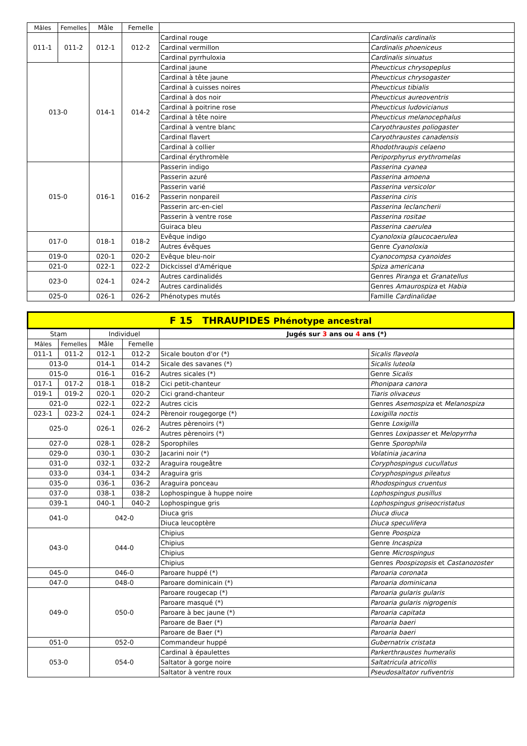| Mâles | Femelles | Mâle | Femelle | | |
| --- | --- | --- | --- | --- | --- |
| 011-1 | 011-2 | 012-1 | 012-2 | Cardinal rouge | Cardinalis cardinalis |
| | | | | Cardinal vermillon | Cardinalis phoeniceus |
| | | | | Cardinal pyrrhuloxia | Cardinalis sinuatus |
| 013-0 | | 014-1 | 014-2 | Cardinal jaune | Pheucticus chrysopeplus |
| | | | | Cardinal à tête jaune | Pheucticus chrysogaster |
| | | | | Cardinal à cuisses noires | Pheucticus tibialis |
| | | | | Cardinal à dos noir | Pheucticus aureoventris |
| | | | | Cardinal à poitrine rose | Pheucticus ludovicianus |
| | | | | Cardinal à tête noire | Pheucticus melanocephalus |
| | | | | Cardinal à ventre blanc | Caryothraustes poliogaster |
| | | | | Cardinal flavert | Caryothraustes canadensis |
| | | | | Cardinal à collier | Rhodothraupis celaeno |
| | | | | Cardinal érythromèle | Periporphyrus erythromelas |
| 015-0 | | 016-1 | 016-2 | Passerin indigo | Passerina cyanea |
| | | | | Passerin azuré | Passerina amoena |
| | | | | Passerin varié | Passerina versicolor |
| | | | | Passerin nonpareil | Passerina ciris |
| | | | | Passerin arc-en-ciel | Passerina leclancherii |
| | | | | Passerin à ventre rose | Passerina rositae |
| | | | | Guiraca bleu | Passerina caerulea |
| 017-0 | | 018-1 | 018-2 | Evêque indigo | Cyanoloxia glaucocaerulea |
| | | | | Autres évêques | Genre Cyanoloxia |
| 019-0 | | 020-1 | 020-2 | Evêque bleu-noir | Cyanocompsa cyanoides |
| 021-0 | | 022-1 | 022-2 | Dickcissel d'Amérique | Spiza americana |
| 023-0 | | 024-1 | 024-2 | Autres cardinalidés | Genres Piranga et Granatellus |
| | | | | Autres cardinalidés | Genres Amaurospiza et Habia |
| 025-0 | | 026-1 | 026-2 | Phénotypes mutés | Famille Cardinalidae |
| F 15 THRAUPIDES Phénotype ancestral | | | | | |
| Stam | | Individuel | | Jugés sur 3 ans ou 4 ans (*) | |
| Mâles | Femelles | Mâle | Femelle | | |
| 011-1 | 011-2 | 012-1 | 012-2 | Sicale bouton d'or (*) | Sicalis flaveola |
| 013-0 | | 014-1 | 014-2 | Sicale des savanes (*) | Sicalis luteola |
| 015-0 | | 016-1 | 016-2 | Autres sicales (*) | Genre Sicalis |
| 017-1 | 017-2 | 018-1 | 018-2 | Cici petit-chanteur | Phonipara canora |
| 019-1 | 019-2 | 020-1 | 020-2 | Cici grand-chanteur | Tiaris olivaceus |
| 021-0 | | 022-1 | 022-2 | Autres cicis | Genres Asemospiza et Melanospiza |
| 023-1 | 023-2 | 024-1 | 024-2 | Pèrenoir rougegorge (*) | Loxigilla noctis |
| 025-0 | | 026-1 | 026-2 | Autres pèrenoirs (*) | Genre Loxigilla |
| | | | | Autres pèrenoirs (*) | Genres Loxipasser et Melopyrrha |
| 027-0 | | 028-1 | 028-2 | Sporophiles | Genre Sporophila |
| 029-0 | | 030-1 | 030-2 | Jacarini noir (*) | Volatinia jacarina |
| 031-0 | | 032-1 | 032-2 | Araguira rougeâtre | Coryphospingus cucullatus |
| 033-0 | | 034-1 | 034-2 | Araguira gris | Coryphospingus pileatus |
| 035-0 | | 036-1 | 036-2 | Araguira ponceau | Rhodospingus cruentus |
| 037-0 | | 038-1 | 038-2 | Lophospingue à huppe noire | Lophospingus pusillus |
| 039-1 | | 040-1 | 040-2 | Lophospingue gris | Lophospingus griseocristatus |
| 041-0 | | 042-0 | | Diuca gris | Diuca diuca |
| | | | | Diuca leucoptère | Diuca speculifera |
| 043-0 | | 044-0 | | Chipius | Genre Poospiza |
| | | | | Chipius | Genre Incaspiza |
| | | | | Chipius | Genre Microspingus |
| | | | | Chipius | Genres Poospizopsis et Castanozoster |
| 045-0 | | 046-0 | | Paroare huppé (*) | Paroaria coronata |
| 047-0 | | 048-0 | | Paroare dominicain (*) | Paroaria dominicana |
| 049-0 | | 050-0 | | Paroare rougecap (*) | Paroaria gularis gularis |
| | | | | Paroare masqué (*) | Paroaria gularis nigrogenis |
| | | | | Paroare à bec jaune (*) | Paroaria capitata |
| | | | | Paroare de Baer (*) | Paroaria baeri |
| | | | | Paroare de Baer (*) | Paroaria baeri |
| 051-0 | | 052-0 | | Commandeur huppé | Gubernatrix cristata |
| 053-0 | | 054-0 | | Cardinal à épaulettes | Parkerthraustes humeralis |
| | | | | Saltator à gorge noire | Saltatricula atricollis |
| | | | | Saltator à ventre roux | Pseudosaltator rufiventris |